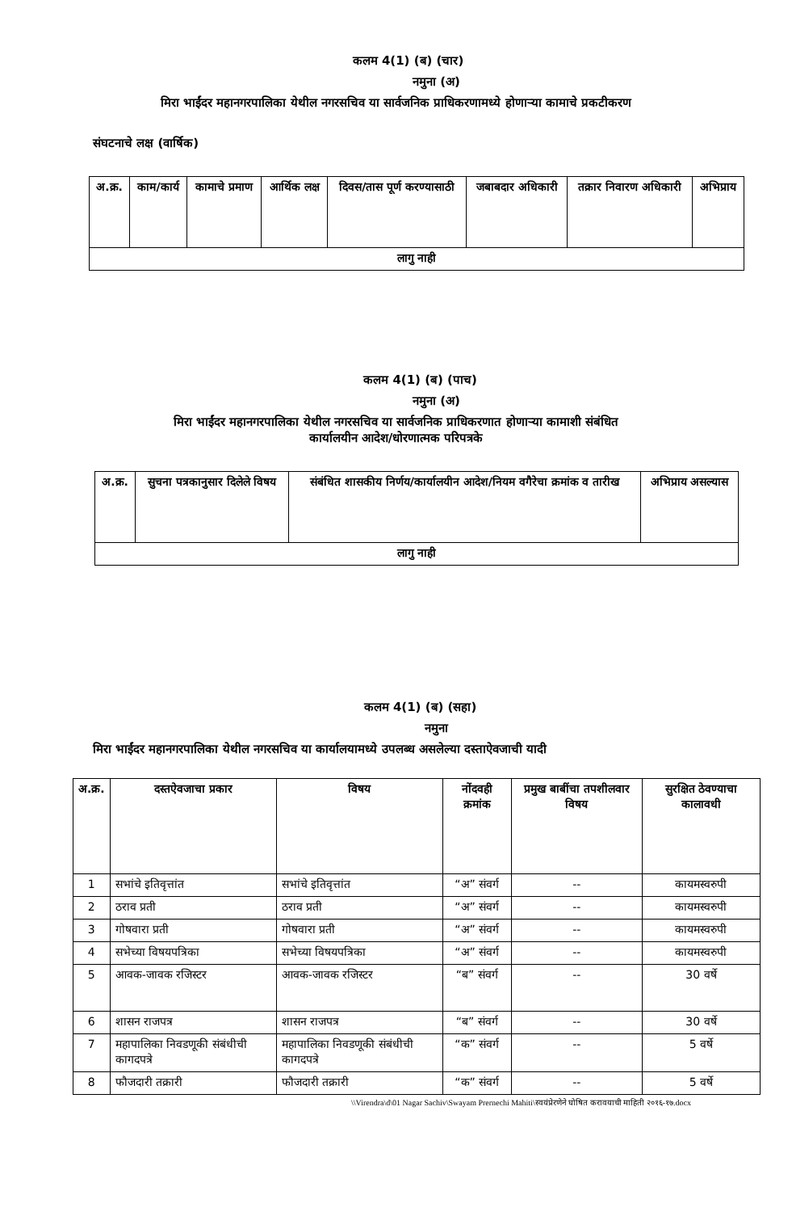कलम 4(1) (ब) (चार)
नमुना (अ)
मिरा भाईंदर महानगरपालिका येथील नगरसचिव या सार्वजनिक प्राधिकरणामध्ये होणाऱ्या कामाचे प्रकटीकरण
संघटनाचे लक्ष (वार्षिक)
| अ.क्र. | काम/कार्य | कामाचे प्रमाण | आर्थिक लक्ष | दिवस/तास पूर्ण करण्यासाठी | जबाबदार अधिकारी | तक्रार निवारण अधिकारी | अभिप्राय |
| --- | --- | --- | --- | --- | --- | --- | --- |
| लागु नाही | | | | | | | |
कलम 4(1) (ब) (पाच)
नमुना (अ)
मिरा भाईंदर महानगरपालिका येथील नगरसचिव या सार्वजनिक प्राधिकरणात होणाऱ्या कामाशी संबंधित
कार्यालयीन आदेश/धोरणात्मक परिपत्रके
| अ.क्र. | सुचना पत्रकानुसार दिलेले विषय | संबंधित शासकीय निर्णय/कार्यालयीन आदेश/नियम वगैरेचा क्रमांक व तारीख | अभिप्राय असल्यास |
| --- | --- | --- | --- |
| लागु नाही | | | |
कलम 4(1) (ब) (सहा)
नमुना
मिरा भाईंदर महानगरपालिका येथील नगरसचिव या कार्यालयामध्ये उपलब्ध असलेल्या दस्ताऐवजाची यादी
| अ.क्र. | दस्तऐवजाचा प्रकार | विषय | नोंदवही क्रमांक | प्रमुख बाबींचा तपशीलवार विषय | सुरक्षित ठेवण्याचा कालावधी |
| --- | --- | --- | --- | --- | --- |
| 1 | सभांचे इतिवृत्तांत | सभांचे इतिवृत्तांत | “अ” संवर्ग | -- | कायमस्वरुपी |
| 2 | ठराव प्रती | ठराव प्रती | “अ” संवर्ग | -- | कायमस्वरुपी |
| 3 | गोषवारा प्रती | गोषवारा प्रती | “अ” संवर्ग | -- | कायमस्वरुपी |
| 4 | सभेच्या विषयपत्रिका | सभेच्या विषयपत्रिका | “अ” संवर्ग | -- | कायमस्वरुपी |
| 5 | आवक-जावक रजिस्टर | आवक-जावक रजिस्टर | “ब” संवर्ग | -- | 30 वर्षे |
| 6 | शासन राजपत्र | शासन राजपत्र | “ब” संवर्ग | -- | 30 वर्षे |
| 7 | महापालिका निवडणूकी संबंधीची कागदपत्रे | महापालिका निवडणूकी संबंधीची कागदपत्रे | “क” संवर्ग | -- | 5 वर्षे |
| 8 | फौजदारी तक्रारी | फौजदारी तक्रारी | “क” संवर्ग | -- | 5 वर्षे |
\\Virendra\d\01 Nagar Sachiv\Swayam Prernechi Mahiti\स्वयंप्रेरणेने घोषित करावयाची माहिती २०१६-१७.docx